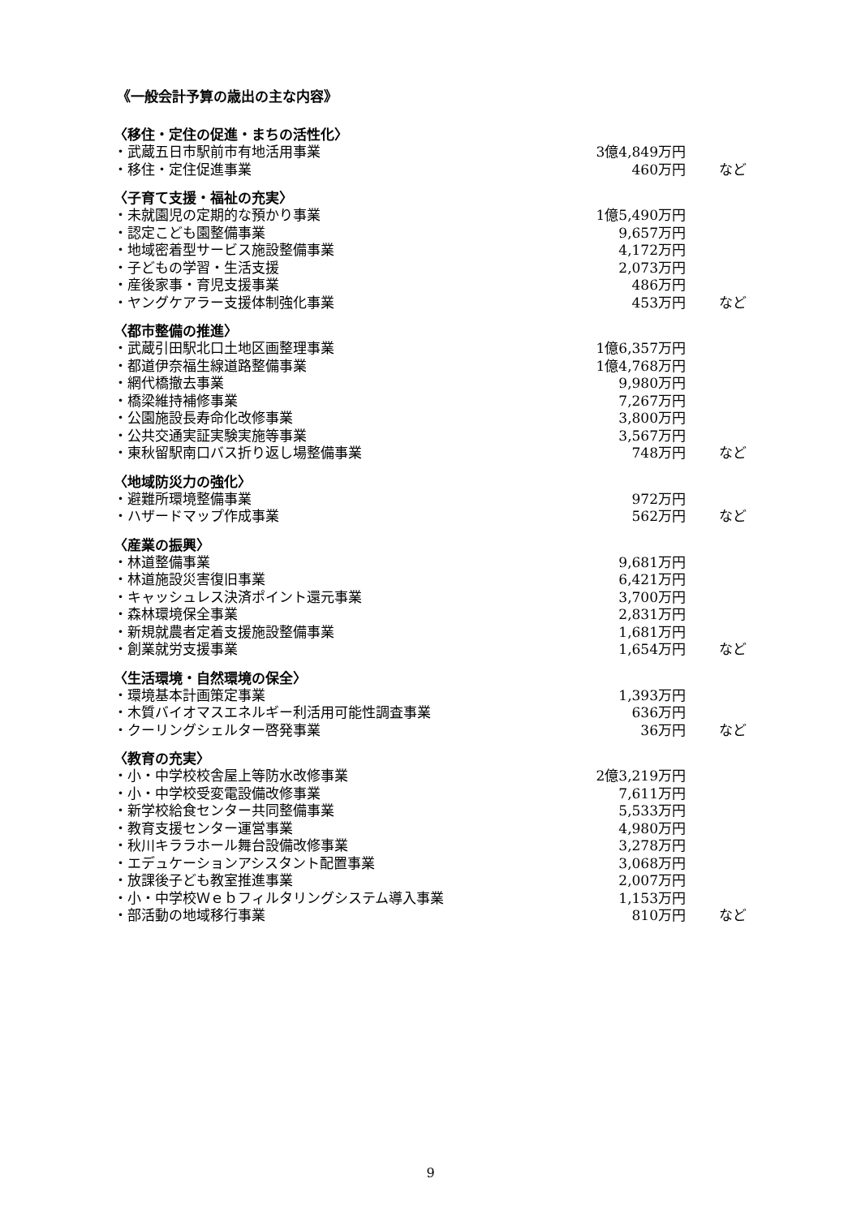《一般会計予算の歳出の主な内容》
| 〈移住・定住の促進・まちの活性化〉 | | |
| --- | --- | --- |
| ・武蔵五日市駅前市有地活用事業 | 3億4,849万円 | |
| ・移住・定住促進事業 | 460万円 | など |
| 〈子育て支援・福祉の充実〉 | | |
| --- | --- | --- |
| ・未就園児の定期的な預かり事業 | 1億5,490万円 | |
| ・認定こども園整備事業 | 9,657万円 | |
| ・地域密着型サービス施設整備事業 | 4,172万円 | |
| ・子どもの学習・生活支援 | 2,073万円 | |
| ・産後家事・育児支援事業 | 486万円 | |
| ・ヤングケアラー支援体制強化事業 | 453万円 | など |
| 〈都市整備の推進〉 | | |
| --- | --- | --- |
| ・武蔵引田駅北口土地区画整理事業 | 1億6,357万円 | |
| ・都道伊奈福生線道路整備事業 | 1億4,768万円 | |
| ・網代橋撤去事業 | 9,980万円 | |
| ・橋梁維持補修事業 | 7,267万円 | |
| ・公園施設長寿命化改修事業 | 3,800万円 | |
| ・公共交通実証実験実施等事業 | 3,567万円 | |
| ・東秋留駅南口バス折り返し場整備事業 | 748万円 | など |
| 〈地域防災力の強化〉 | | |
| --- | --- | --- |
| ・避難所環境整備事業 | 972万円 | |
| ・ハザードマップ作成事業 | 562万円 | など |
| 〈産業の振興〉 | | |
| --- | --- | --- |
| ・林道整備事業 | 9,681万円 | |
| ・林道施設災害復旧事業 | 6,421万円 | |
| ・キャッシュレス決済ポイント還元事業 | 3,700万円 | |
| ・森林環境保全事業 | 2,831万円 | |
| ・新規就農者定着支援施設整備事業 | 1,681万円 | |
| ・創業就労支援事業 | 1,654万円 | など |
| 〈生活環境・自然環境の保全〉 | | |
| --- | --- | --- |
| ・環境基本計画策定事業 | 1,393万円 | |
| ・木質バイオマスエネルギー利活用可能性調査事業 | 636万円 | |
| ・クーリングシェルター啓発事業 | 36万円 | など |
| 〈教育の充実〉 | | |
| --- | --- | --- |
| ・小・中学校校舎屋上等防水改修事業 | 2億3,219万円 | |
| ・小・中学校受変電設備改修事業 | 7,611万円 | |
| ・新学校給食センター共同整備事業 | 5,533万円 | |
| ・教育支援センター運営事業 | 4,980万円 | |
| ・秋川キララホール舞台設備改修事業 | 3,278万円 | |
| ・エデュケーションアシスタント配置事業 | 3,068万円 | |
| ・放課後子ども教室推進事業 | 2,007万円 | |
| ・小・中学校Ｗｅｂフィルタリングシステム導入事業 | 1,153万円 | |
| ・部活動の地域移行事業 | 810万円 | など |
9